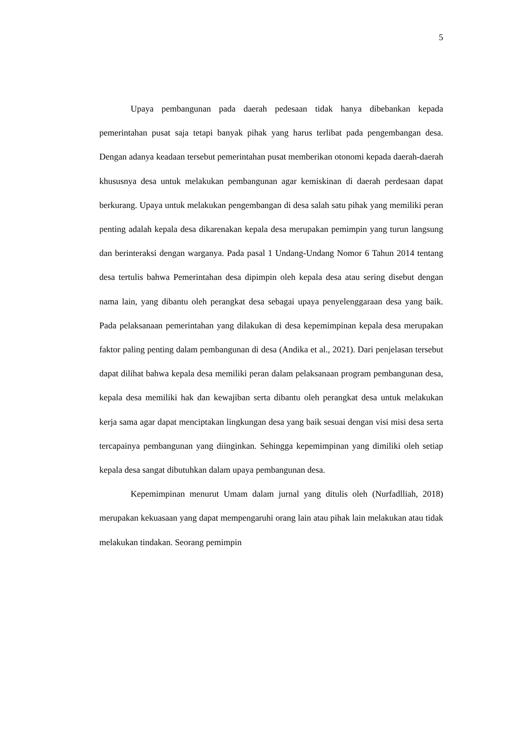5
Upaya pembangunan pada daerah pedesaan tidak hanya dibebankan kepada pemerintahan pusat saja tetapi banyak pihak yang harus terlibat pada pengembangan desa. Dengan adanya keadaan tersebut pemerintahan pusat memberikan otonomi kepada daerah-daerah khususnya desa untuk melakukan pembangunan agar kemiskinan di daerah perdesaan dapat berkurang. Upaya untuk melakukan pengembangan di desa salah satu pihak yang memiliki peran penting adalah kepala desa dikarenakan kepala desa merupakan pemimpin yang turun langsung dan berinteraksi dengan warganya. Pada pasal 1 Undang-Undang Nomor 6 Tahun 2014 tentang desa tertulis bahwa Pemerintahan desa dipimpin oleh kepala desa atau sering disebut dengan nama lain, yang dibantu oleh perangkat desa sebagai upaya penyelenggaraan desa yang baik. Pada pelaksanaan pemerintahan yang dilakukan di desa kepemimpinan kepala desa merupakan faktor paling penting dalam pembangunan di desa (Andika et al., 2021). Dari penjelasan tersebut dapat dilihat bahwa kepala desa memiliki peran dalam pelaksanaan program pembangunan desa, kepala desa memiliki hak dan kewajiban serta dibantu oleh perangkat desa untuk melakukan kerja sama agar dapat menciptakan lingkungan desa yang baik sesuai dengan visi misi desa serta tercapainya pembangunan yang diinginkan. Sehingga kepemimpinan yang dimiliki oleh setiap kepala desa sangat dibutuhkan dalam upaya pembangunan desa.
Kepemimpinan menurut Umam dalam jurnal yang ditulis oleh (Nurfadlliah, 2018) merupakan kekuasaan yang dapat mempengaruhi orang lain atau pihak lain melakukan atau tidak melakukan tindakan. Seorang pemimpin